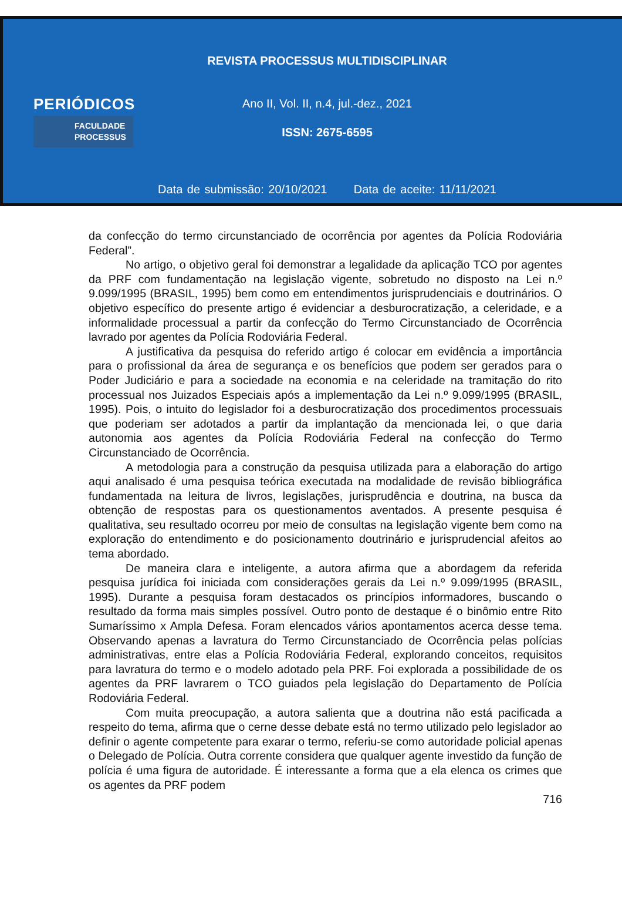PERIÓDICOS
FACULDADE
PROCESSUS
REVISTA PROCESSUS MULTIDISCIPLINAR
Ano II, Vol. II, n.4, jul.-dez., 2021
ISSN: 2675-6595
Data de submissão: 20/10/2021 Data de aceite: 11/11/2021
da confecção do termo circunstanciado de ocorrência por agentes da Polícia Rodoviária Federal”.
No artigo, o objetivo geral foi demonstrar a legalidade da aplicação TCO por agentes da PRF com fundamentação na legislação vigente, sobretudo no disposto na Lei n.º 9.099/1995 (BRASIL, 1995) bem como em entendimentos jurisprudenciais e doutrinários. O objetivo específico do presente artigo é evidenciar a desburocratização, a celeridade, e a informalidade processual a partir da confecção do Termo Circunstanciado de Ocorrência lavrado por agentes da Polícia Rodoviária Federal.
A justificativa da pesquisa do referido artigo é colocar em evidência a importância para o profissional da área de segurança e os benefícios que podem ser gerados para o Poder Judiciário e para a sociedade na economia e na celeridade na tramitação do rito processual nos Juizados Especiais após a implementação da Lei n.º 9.099/1995 (BRASIL, 1995). Pois, o intuito do legislador foi a desburocratização dos procedimentos processuais que poderiam ser adotados a partir da implantação da mencionada lei, o que daria autonomia aos agentes da Polícia Rodoviária Federal na confecção do Termo Circunstanciado de Ocorrência.
A metodologia para a construção da pesquisa utilizada para a elaboração do artigo aqui analisado é uma pesquisa teórica executada na modalidade de revisão bibliográfica fundamentada na leitura de livros, legislações, jurisprudência e doutrina, na busca da obtenção de respostas para os questionamentos aventados. A presente pesquisa é qualitativa, seu resultado ocorreu por meio de consultas na legislação vigente bem como na exploração do entendimento e do posicionamento doutrinário e jurisprudencial afeitos ao tema abordado.
De maneira clara e inteligente, a autora afirma que a abordagem da referida pesquisa jurídica foi iniciada com considerações gerais da Lei n.º 9.099/1995 (BRASIL, 1995). Durante a pesquisa foram destacados os princípios informadores, buscando o resultado da forma mais simples possível. Outro ponto de destaque é o binômio entre Rito Sumaríssimo x Ampla Defesa. Foram elencados vários apontamentos acerca desse tema. Observando apenas a lavratura do Termo Circunstanciado de Ocorrência pelas polícias administrativas, entre elas a Polícia Rodoviária Federal, explorando conceitos, requisitos para lavratura do termo e o modelo adotado pela PRF. Foi explorada a possibilidade de os agentes da PRF lavrarem o TCO guiados pela legislação do Departamento de Polícia Rodoviária Federal.
Com muita preocupação, a autora salienta que a doutrina não está pacificada a respeito do tema, afirma que o cerne desse debate está no termo utilizado pelo legislador ao definir o agente competente para exarar o termo, referiu-se como autoridade policial apenas o Delegado de Polícia. Outra corrente considera que qualquer agente investido da função de polícia é uma figura de autoridade. É interessante a forma que a ela elenca os crimes que os agentes da PRF podem
716